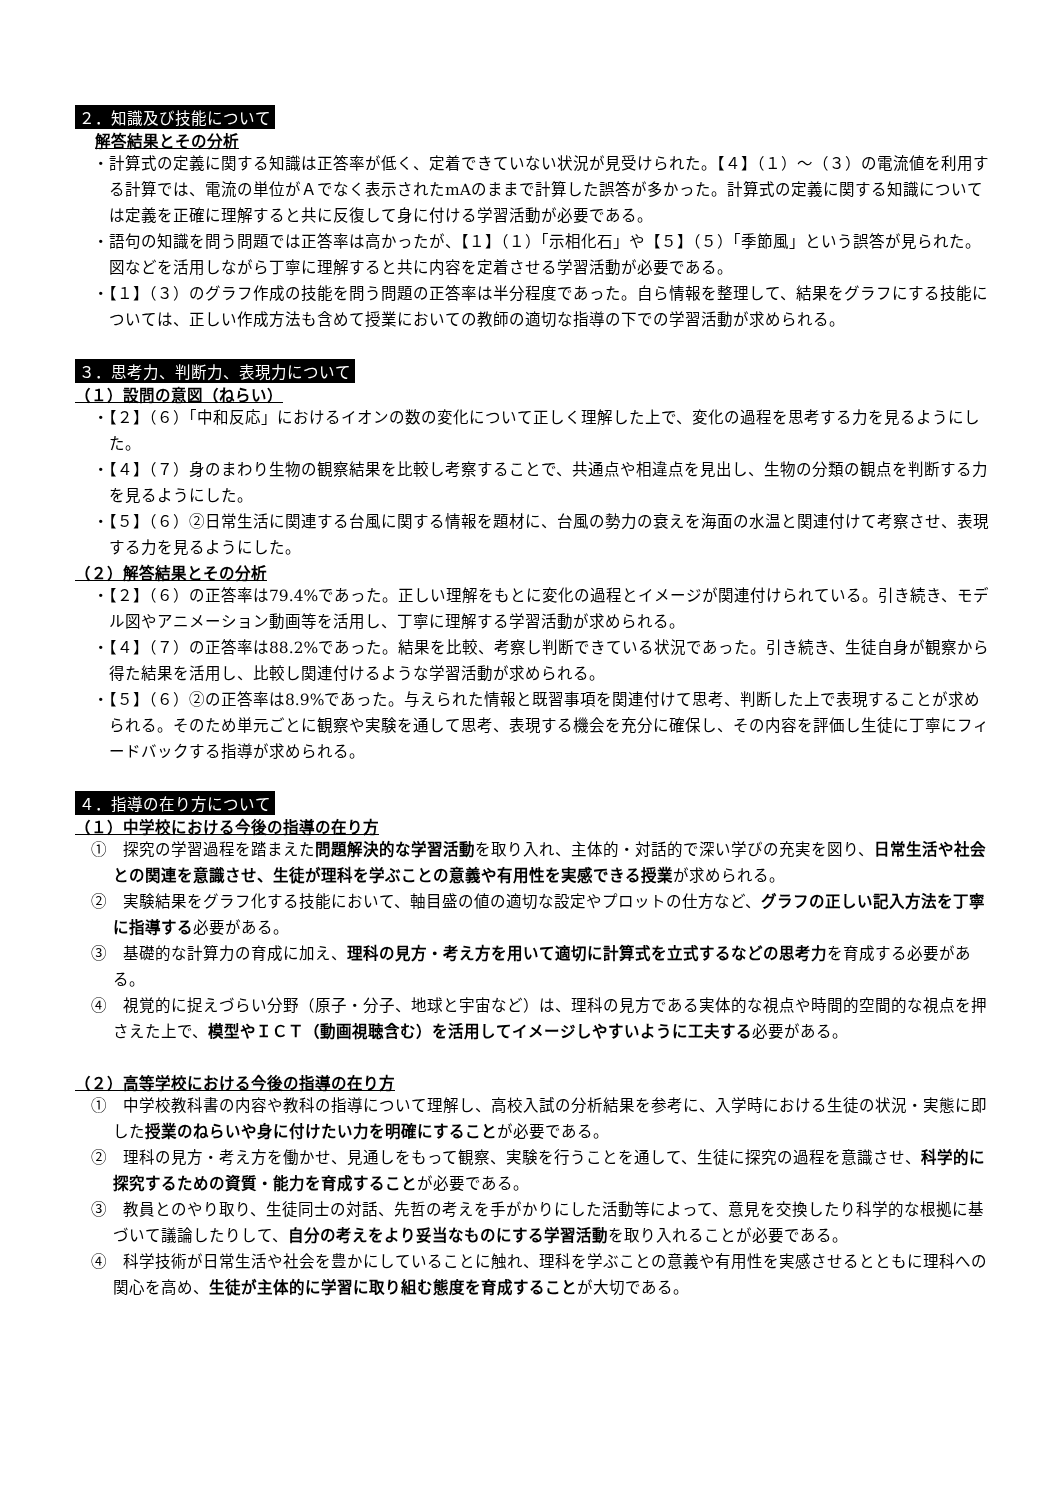２．知識及び技能について
解答結果とその分析
・計算式の定義に関する知識は正答率が低く、定着できていない状況が見受けられた。【４】（１）～（３）の電流値を利用する計算では、電流の単位がＡでなく表示されたmAのままで計算した誤答が多かった。計算式の定義に関する知識については定義を正確に理解すると共に反復して身に付ける学習活動が必要である。
・語句の知識を問う問題では正答率は高かったが、【１】（１）「示相化石」や【５】（５）「季節風」という誤答が見られた。図などを活用しながら丁寧に理解すると共に内容を定着させる学習活動が必要である。
・【１】（３）のグラフ作成の技能を問う問題の正答率は半分程度であった。自ら情報を整理して、結果をグラフにする技能については、正しい作成方法も含めて授業においての教師の適切な指導の下での学習活動が求められる。
３．思考力、判断力、表現力について
（１）設問の意図（ねらい）
・【２】（６）「中和反応」におけるイオンの数の変化について正しく理解した上で、変化の過程を思考する力を見るようにした。
・【４】（７）身のまわり生物の観察結果を比較し考察することで、共通点や相違点を見出し、生物の分類の観点を判断する力を見るようにした。
・【５】（６）②日常生活に関連する台風に関する情報を題材に、台風の勢力の衰えを海面の水温と関連付けて考察させ、表現する力を見るようにした。
（２）解答結果とその分析
・【２】（６）の正答率は79.4%であった。正しい理解をもとに変化の過程とイメージが関連付けられている。引き続き、モデル図やアニメーション動画等を活用し、丁寧に理解する学習活動が求められる。
・【４】（７）の正答率は88.2%であった。結果を比較、考察し判断できている状況であった。引き続き、生徒自身が観察から得た結果を活用し、比較し関連付けるような学習活動が求められる。
・【５】（６）②の正答率は8.9%であった。与えられた情報と既習事項を関連付けて思考、判断した上で表現することが求められる。そのため単元ごとに観察や実験を通して思考、表現する機会を充分に確保し、その内容を評価し生徒に丁寧にフィードバックする指導が求められる。
４．指導の在り方について
（１）中学校における今後の指導の在り方
①　探究の学習過程を踏まえた問題解決的な学習活動を取り入れ、主体的・対話的で深い学びの充実を図り、日常生活や社会との関連を意識させ、生徒が理科を学ぶことの意義や有用性を実感できる授業が求められる。
②　実験結果をグラフ化する技能において、軸目盛の値の適切な設定やプロットの仕方など、グラフの正しい記入方法を丁寧に指導する必要がある。
③　基礎的な計算力の育成に加え、理科の見方・考え方を用いて適切に計算式を立式するなどの思考力を育成する必要がある。
④　視覚的に捉えづらい分野（原子・分子、地球と宇宙など）は、理科の見方である実体的な視点や時間的空間的な視点を押さえた上で、模型やＩＣＴ（動画視聴含む）を活用してイメージしやすいように工夫する必要がある。
（２）高等学校における今後の指導の在り方
①　中学校教科書の内容や教科の指導について理解し、高校入試の分析結果を参考に、入学時における生徒の状況・実態に即した授業のねらいや身に付けたい力を明確にすることが必要である。
②　理科の見方・考え方を働かせ、見通しをもって観察、実験を行うことを通して、生徒に探究の過程を意識させ、科学的に探究するための資質・能力を育成することが必要である。
③　教員とのやり取り、生徒同士の対話、先哲の考えを手がかりにした活動等によって、意見を交換したり科学的な根拠に基づいて議論したりして、自分の考えをより妥当なものにする学習活動を取り入れることが必要である。
④　科学技術が日常生活や社会を豊かにしていることに触れ、理科を学ぶことの意義や有用性を実感させるとともに理科への関心を高め、生徒が主体的に学習に取り組む態度を育成することが大切である。